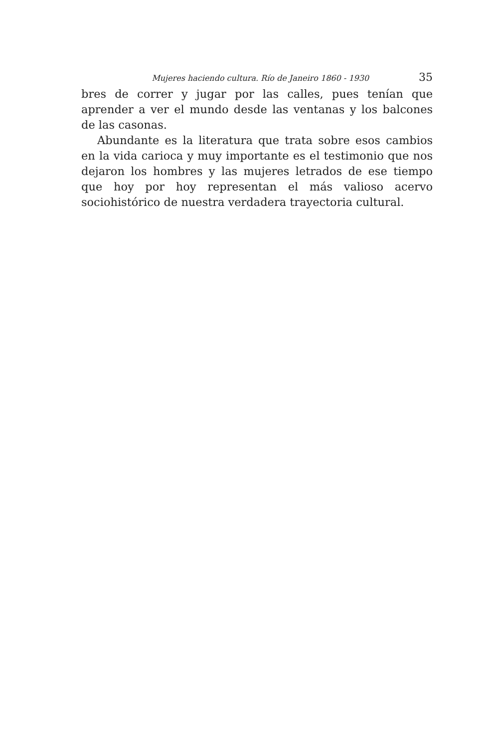Mujeres haciendo cultura. Río de Janeiro 1860 - 1930 35
bres de correr y jugar por las calles, pues tenían que aprender a ver el mundo desde las ventanas y los balcones de las casonas.
Abundante es la literatura que trata sobre esos cambios en la vida carioca y muy importante es el testimonio que nos dejaron los hombres y las mujeres letrados de ese tiempo que hoy por hoy representan el más valioso acervo sociohistórico de nuestra verdadera trayectoria cultural.